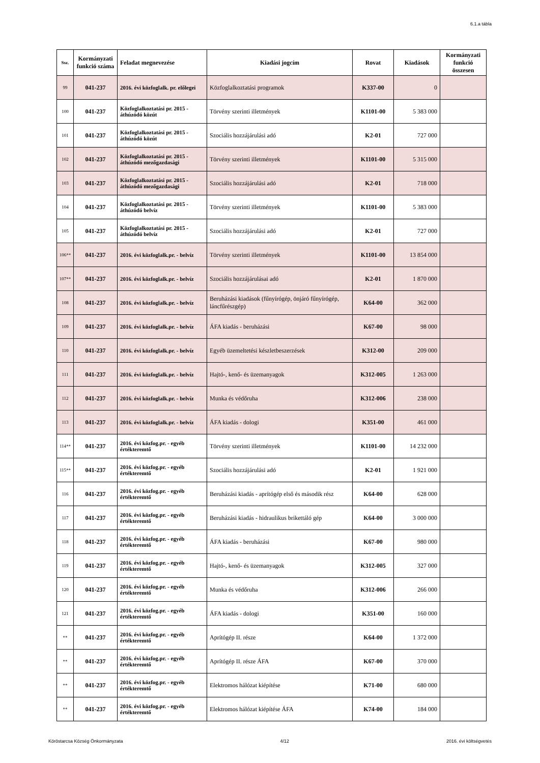6.1.a tábla
| Ssz. | Kormányzati funkció száma | Feladat megnevezése | Kiadási jogcím | Rovat | Kiadások | Kormányzati funkció összesen |
| --- | --- | --- | --- | --- | --- | --- |
| 99 | 041-237 | 2016. évi közfoglalk. pr. előlegei | Közfoglalkoztatási programok | K337-00 | 0 | |
| 100 | 041-237 | Közfoglalkoztatási pr. 2015 - áthúzódó közút | Törvény szerinti illetmények | K1101-00 | 5 383 000 | |
| 101 | 041-237 | Közfoglalkoztatási pr. 2015 - áthúzódó közút | Szociális hozzájárulási adó | K2-01 | 727 000 | |
| 102 | 041-237 | Közfoglalkoztatási pr. 2015 - áthúzódó mezőgazdasági | Törvény szerinti illetmények | K1101-00 | 5 315 000 | |
| 103 | 041-237 | Közfoglalkoztatási pr. 2015 - áthúzódó mezőgazdasági | Szociális hozzájárulási adó | K2-01 | 718 000 | |
| 104 | 041-237 | Közfoglalkoztatási pr. 2015 - áthúzódó belvíz | Törvény szerinti illetmények | K1101-00 | 5 383 000 | |
| 105 | 041-237 | Közfoglalkoztatási pr. 2015 - áthúzódó belvíz | Szociális hozzájárulási adó | K2-01 | 727 000 | |
| 106** | 041-237 | 2016. évi közfoglalk.pr. - belvíz | Törvény szerinti illetmények | K1101-00 | 13 854 000 | |
| 107** | 041-237 | 2016. évi közfoglalk.pr. - belvíz | Szociális hozzájárulásai adó | K2-01 | 1 870 000 | |
| 108 | 041-237 | 2016. évi közfoglalk.pr. - belvíz | Beruházási kiadások (fűnyírógép, önjáró fűnyírógép, láncfűrészgép) | K64-00 | 362 000 | |
| 109 | 041-237 | 2016. évi közfoglalk.pr. - belvíz | ÁFA kiadás - beruházási | K67-00 | 98 000 | |
| 110 | 041-237 | 2016. évi közfoglalk.pr. - belvíz | Egyéb üzemeltetési készletbeszerzések | K312-00 | 209 000 | |
| 111 | 041-237 | 2016. évi közfoglalk.pr. - belvíz | Hajtó-, kenő- és üzemanyagok | K312-005 | 1 263 000 | |
| 112 | 041-237 | 2016. évi közfoglalk.pr. - belvíz | Munka és védőruha | K312-006 | 238 000 | |
| 113 | 041-237 | 2016. évi közfoglalk.pr. - belvíz | ÁFA kiadás - dologi | K351-00 | 461 000 | |
| 114** | 041-237 | 2016. évi közfog.pr. - egyéb értékteremtő | Törvény szerinti illetmények | K1101-00 | 14 232 000 | |
| 115** | 041-237 | 2016. évi közfog.pr. - egyéb értékteremtő | Szociális hozzájárulási adó | K2-01 | 1 921 000 | |
| 116 | 041-237 | 2016. évi közfog.pr. - egyéb értékteremtő | Beruházási kiadás - aprítógép első és második rész | K64-00 | 628 000 | |
| 117 | 041-237 | 2016. évi közfog.pr. - egyéb értékteremtő | Beruházási kiadás - hidraulikus brikettáló gép | K64-00 | 3 000 000 | |
| 118 | 041-237 | 2016. évi közfog.pr. - egyéb értékteremtő | ÁFA kiadás - beruházási | K67-00 | 980 000 | |
| 119 | 041-237 | 2016. évi közfog.pr. - egyéb értékteremtő | Hajtó-, kenő- és üzemanyagok | K312-005 | 327 000 | |
| 120 | 041-237 | 2016. évi közfog.pr. - egyéb értékteremtő | Munka és védőruha | K312-006 | 266 000 | |
| 121 | 041-237 | 2016. évi közfog.pr. - egyéb értékteremtő | ÁFA kiadás - dologi | K351-00 | 160 000 | |
| ** | 041-237 | 2016. évi közfog.pr. - egyéb értékteremtő | Aprítógép II. része | K64-00 | 1 372 000 | |
| ** | 041-237 | 2016. évi közfog.pr. - egyéb értékteremtő | Aprítógép II. része ÁFA | K67-00 | 370 000 | |
| ** | 041-237 | 2016. évi közfog.pr. - egyéb értékteremtő | Elektromos hálózat kiépítése | K71-00 | 680 000 | |
| ** | 041-237 | 2016. évi közfog.pr. - egyéb értékteremtő | Elektromos hálózat kiépítése ÁFA | K74-00 | 184 000 | |
Köröstarcsa Község Önkormányzata 4/12 2016. évi költségvetés